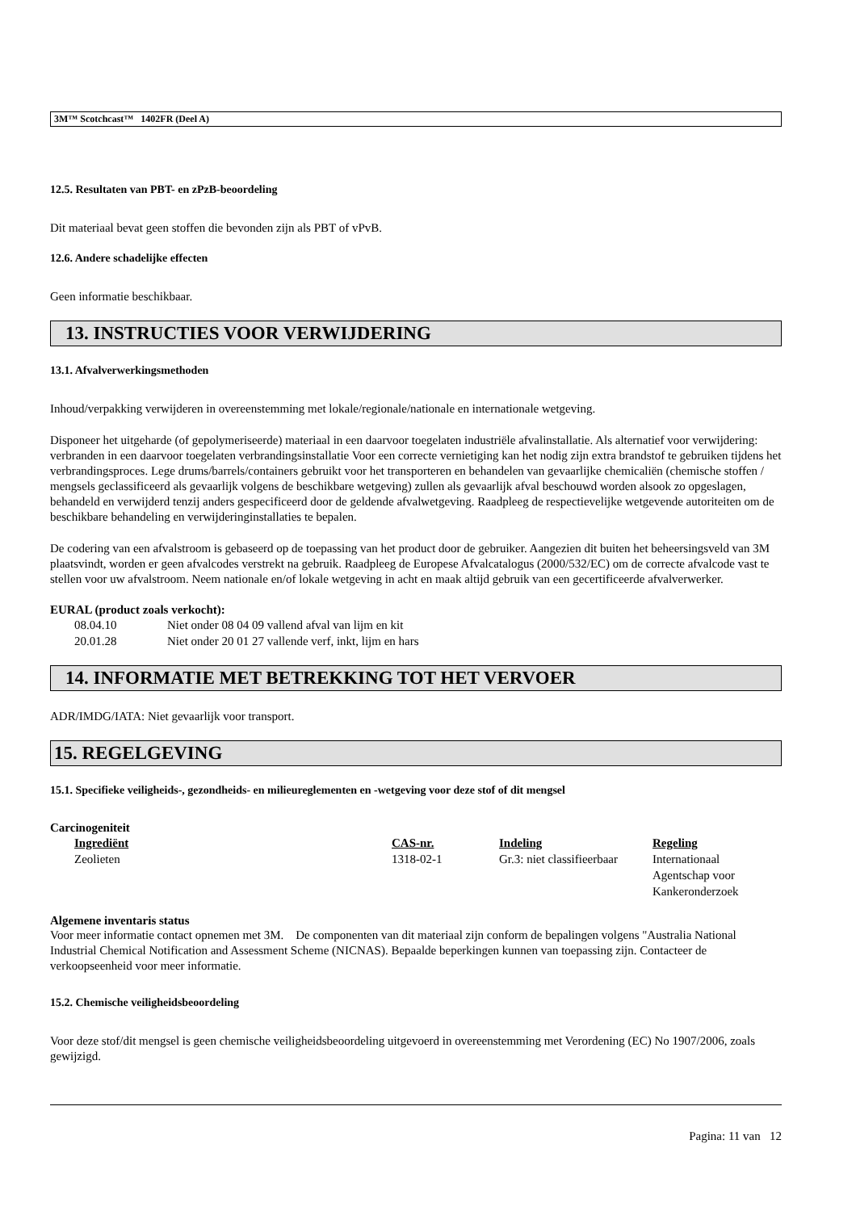3M™ Scotchcast™ 1402FR (Deel A)
12.5. Resultaten van PBT- en zPzB-beoordeling
Dit materiaal bevat geen stoffen die bevonden zijn als PBT of vPvB.
12.6. Andere schadelijke effecten
Geen informatie beschikbaar.
13. INSTRUCTIES VOOR VERWIJDERING
13.1. Afvalverwerkingsmethoden
Inhoud/verpakking verwijderen in overeenstemming met lokale/regionale/nationale en internationale wetgeving.
Disponeer het uitgeharde (of gepolymeriseerde) materiaal in een daarvoor toegelaten industriële afvalinstallatie. Als alternatief voor verwijdering: verbranden in een daarvoor toegelaten verbrandingsinstallatie Voor een correcte vernietiging kan het nodig zijn extra brandstof te gebruiken tijdens het verbrandingsproces. Lege drums/barrels/containers gebruikt voor het transporteren en behandelen van gevaarlijke chemicaliën (chemische stoffen / mengsels geclassificeerd als gevaarlijk volgens de beschikbare wetgeving) zullen als gevaarlijk afval beschouwd worden alsook zo opgeslagen, behandeld en verwijderd tenzij anders gespecificeerd door de geldende afvalwetgeving. Raadpleeg de respectievelijke wetgevende autoriteiten om de beschikbare behandeling en verwijderinginstallaties te bepalen.
De codering van een afvalstroom is gebaseerd op de toepassing van het product door de gebruiker. Aangezien dit buiten het beheersingsveld van 3M plaatsvindt, worden er geen afvalcodes verstrekt na gebruik. Raadpleeg de Europese Afvalcatalogus (2000/532/EC) om de correcte afvalcode vast te stellen voor uw afvalstroom. Neem nationale en/of lokale wetgeving in acht en maak altijd gebruik van een gecertificeerde afvalverwerker.
EURAL (product zoals verkocht):
| 08.04.10 | Niet onder 08 04 09 vallend afval van lijm en kit |
| 20.01.28 | Niet onder 20 01 27 vallende verf, inkt, lijm en hars |
14. INFORMATIE MET BETREKKING TOT HET VERVOER
ADR/IMDG/IATA: Niet gevaarlijk voor transport.
15. REGELGEVING
15.1. Specifieke veiligheids-, gezondheids- en milieureglementen en -wetgeving voor deze stof of dit mengsel
Carcinogeniteit
| Ingrediënt | CAS-nr. | Indeling | Regeling |
| --- | --- | --- | --- |
| Zeolieten | 1318-02-1 | Gr.3: niet classifieerbaar | Internationaal Agentschap voor Kankeronderzoek |
Algemene inventaris status
Voor meer informatie contact opnemen met 3M. De componenten van dit materiaal zijn conform de bepalingen volgens "Australia National Industrial Chemical Notification and Assessment Scheme (NICNAS). Bepaalde beperkingen kunnen van toepassing zijn. Contacteer de verkoopseenheid voor meer informatie.
15.2. Chemische veiligheidsbeoordeling
Voor deze stof/dit mengsel is geen chemische veiligheidsbeoordeling uitgevoerd in overeenstemming met Verordening (EC) No 1907/2006, zoals gewijzigd.
Pagina: 11 van 12